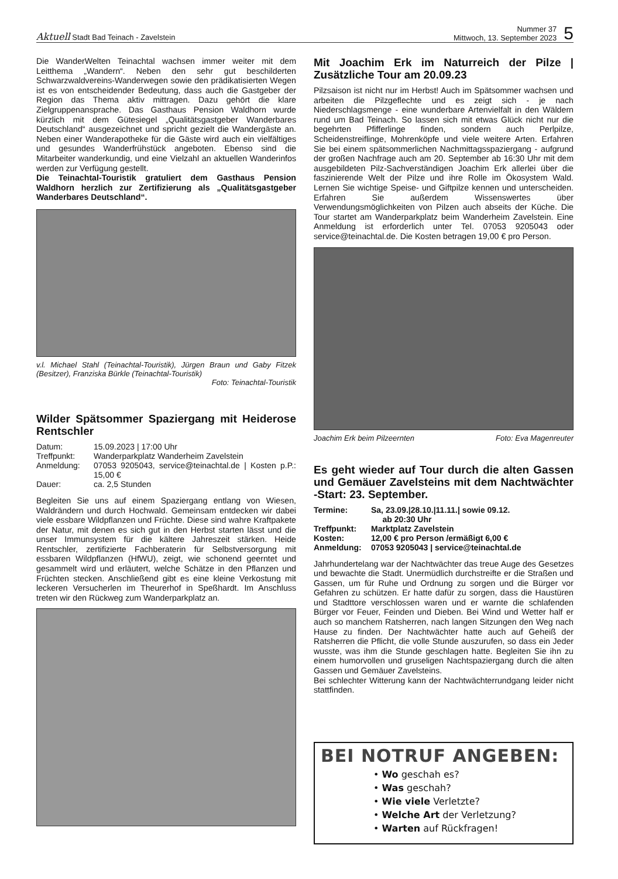Aktuell Stadt Bad Teinach - Zavelstein
Nummer 37
Mittwoch, 13. September 2023
5
Die WanderWelten Teinachtal wachsen immer weiter mit dem Leitthema „Wandern“. Neben den sehr gut beschilderten Schwarzwaldvereins-Wanderwegen sowie den prädikatisierten Wegen ist es von entscheidender Bedeutung, dass auch die Gastgeber der Region das Thema aktiv mittragen. Dazu gehört die klare Zielgruppenansprache. Das Gasthaus Pension Waldhorn wurde kürzlich mit dem Gütesiegel „Qualitätsgastgeber Wanderbares Deutschland“ ausgezeichnet und spricht gezielt die Wandergäste an. Neben einer Wanderapotheke für die Gäste wird auch ein vielfältiges und gesundes Wanderfrühstück angeboten. Ebenso sind die Mitarbeiter wanderkundig, und eine Vielzahl an aktuellen Wanderinfos werden zur Verfügung gestellt.
Die Teinachtal-Touristik gratuliert dem Gasthaus Pension Waldhorn herzlich zur Zertifizierung als „Qualitätsgastgeber Wanderbares Deutschland“.
v.l. Michael Stahl (Teinachtal-Touristik), Jürgen Braun und Gaby Fitzek (Besitzer), Franziska Bürkle (Teinachtal-Touristik)
Foto: Teinachtal-Touristik
Wilder Spätsommer Spaziergang mit Heiderose Rentschler
| Datum: | 15.09.2023 / 17:00 Uhr |
| Treffpunkt: | Wanderparkplatz Wanderheim Zavelstein |
| Anmeldung: | 07053 9205043, service@teinachtal.de / Kosten p.P.: 15,00 € |
| Dauer: | ca. 2,5 Stunden |
Begleiten Sie uns auf einem Spaziergang entlang von Wiesen, Waldrändern und durch Hochwald. Gemeinsam entdecken wir dabei viele essbare Wildpflanzen und Früchte. Diese sind wahre Kraftpakete der Natur, mit denen es sich gut in den Herbst starten lässt und die unser Immunsystem für die kältere Jahreszeit stärken. Heide Rentschler, zertifizierte Fachberaterin für Selbstversorgung mit essbaren Wildpflanzen (HfWU), zeigt, wie schonend geerntet und gesammelt wird und erläutert, welche Schätze in den Pflanzen und Früchten stecken. Anschließend gibt es eine kleine Verkostung mit leckeren Versucherlen im Theurerhof in Speßhardt. Im Anschluss treten wir den Rückweg zum Wanderparkplatz an.
Mit Joachim Erk im Naturreich der Pilze | Zusätzliche Tour am 20.09.23
Pilzsaison ist nicht nur im Herbst! Auch im Spätsommer wachsen und arbeiten die Pilzgeflechte und es zeigt sich - je nach Niederschlagsmenge - eine wunderbare Artenvielfalt in den Wäldern rund um Bad Teinach. So lassen sich mit etwas Glück nicht nur die begehrten Pfifferlinge finden, sondern auch Perlpilze, Scheidenstreiflinge, Mohrenköpfe und viele weitere Arten. Erfahren Sie bei einem spätsommerlichen Nachmittagsspaziergang - aufgrund der großen Nachfrage auch am 20. September ab 16:30 Uhr mit dem ausgebildeten Pilz-Sachverständigen Joachim Erk allerlei über die faszinierende Welt der Pilze und ihre Rolle im Ökosystem Wald. Lernen Sie wichtige Speise- und Giftpilze kennen und unterscheiden. Erfahren Sie außerdem Wissenswertes über Verwendungsmöglichkeiten von Pilzen auch abseits der Küche. Die Tour startet am Wanderparkplatz beim Wanderheim Zavelstein. Eine Anmeldung ist erforderlich unter Tel. 07053 9205043 oder service@teinachtal.de. Die Kosten betragen 19,00 € pro Person.
Joachim Erk beim Pilzeernten Foto: Eva Magenreuter
Es geht wieder auf Tour durch die alten Gassen und Gemäuer Zavelsteins mit dem Nachtwächter -Start: 23. September.
| Termine: | Sa, 23.09./28.10./11.11./ sowie 09.12. ab 20:30 Uhr |
| Treffpunkt: | Marktplatz Zavelstein |
| Kosten: | 12,00 € pro Person /ermäßigt 6,00 € |
| Anmeldung: | 07053 9205043 / service@teinachtal.de |
Jahrhundertelang war der Nachtwächter das treue Auge des Gesetzes und bewachte die Stadt. Unermüdlich durchstreifte er die Straßen und Gassen, um für Ruhe und Ordnung zu sorgen und die Bürger vor Gefahren zu schützen. Er hatte dafür zu sorgen, dass die Haustüren und Stadttore verschlossen waren und er warnte die schlafenden Bürger vor Feuer, Feinden und Dieben. Bei Wind und Wetter half er auch so manchem Ratsherren, nach langen Sitzungen den Weg nach Hause zu finden. Der Nachtwächter hatte auch auf Geheiß der Ratsherren die Pflicht, die volle Stunde auszurufen, so dass ein Jeder wusste, was ihm die Stunde geschlagen hatte. Begleiten Sie ihn zu einem humorvollen und gruseligen Nachtspaziergang durch die alten Gassen und Gemäuer Zavelsteins.
Bei schlechter Witterung kann der Nachtwächterrundgang leider nicht stattfinden.
BEI NOTRUF ANGEBEN:
• Wo geschah es?
• Was geschah?
• Wie viele Verletzte?
• Welche Art der Verletzung?
• Warten auf Rückfragen!